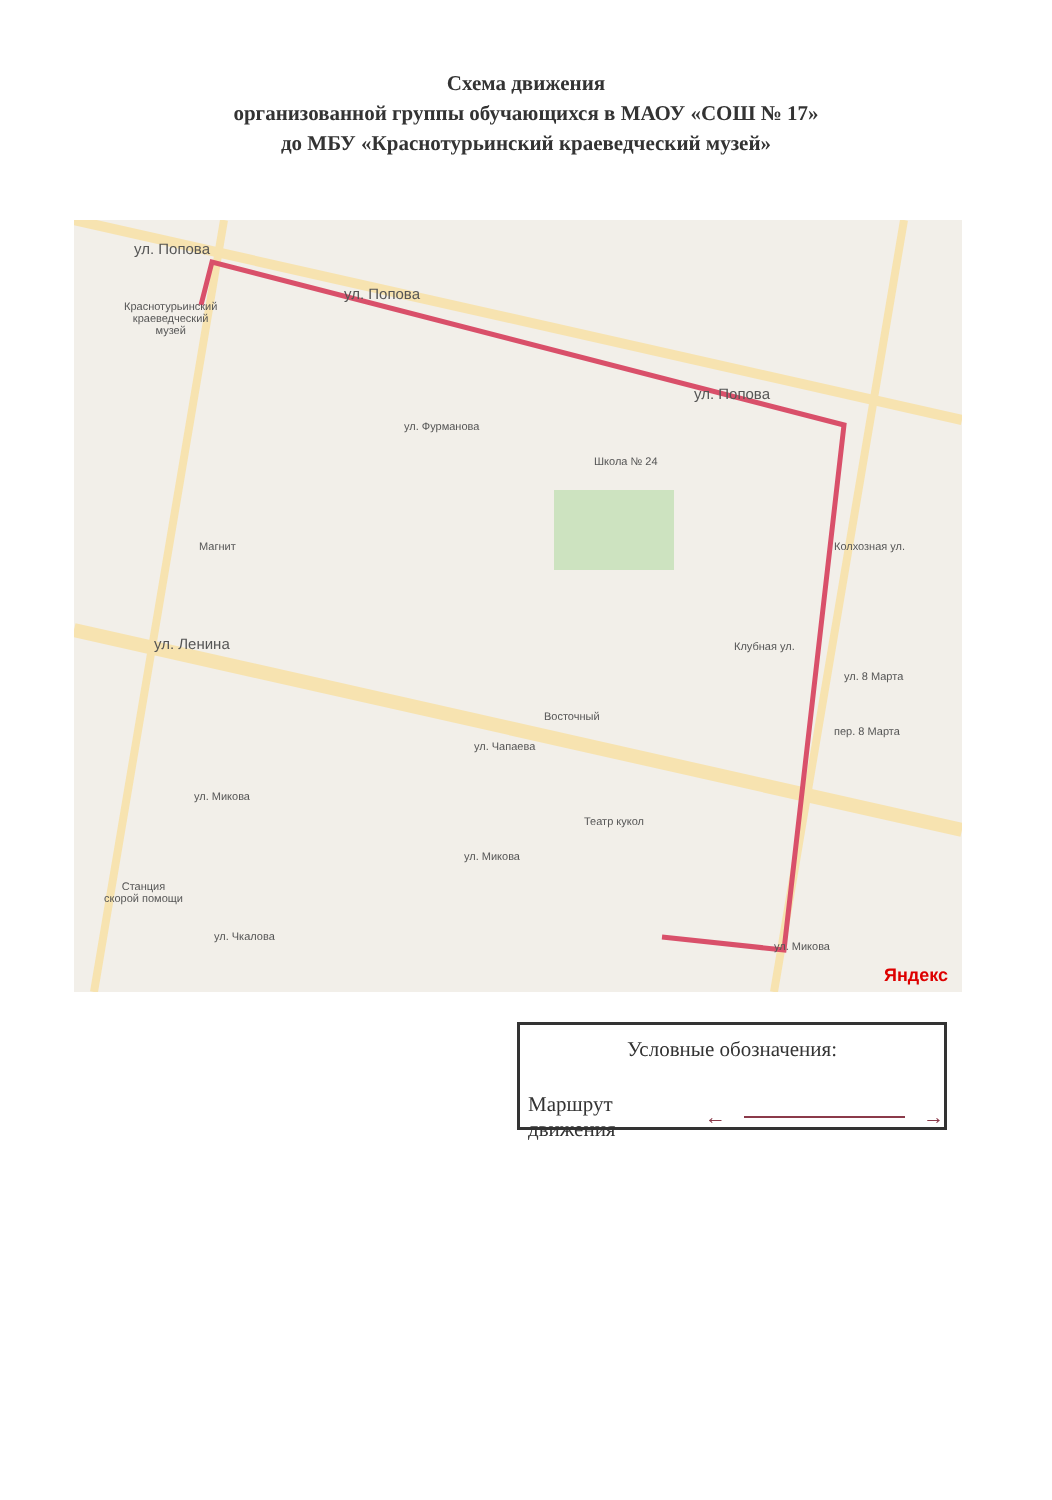Схема движения
организованной группы обучающихся в МАОУ «СОШ № 17»
до МБУ «Краснотурьинский краеведческий музей»
ул. Попова
ул. Попова
ул. Попова
Краснотурьинский
краеведческий
музей
Школа № 24
Магнит
ул. Ленина
Восточный
Театр кукол
Станция
скорой помощи
Колхозная ул.
ул. 8 Марта
пер. 8 Марта
ул. Микова
ул. Микова
ул. Микова
ул. Чкалова
ул. Фурманова
Клубная ул.
ул. Чапаева
Яндекс
Условные обозначения:
Маршрут движения ← →